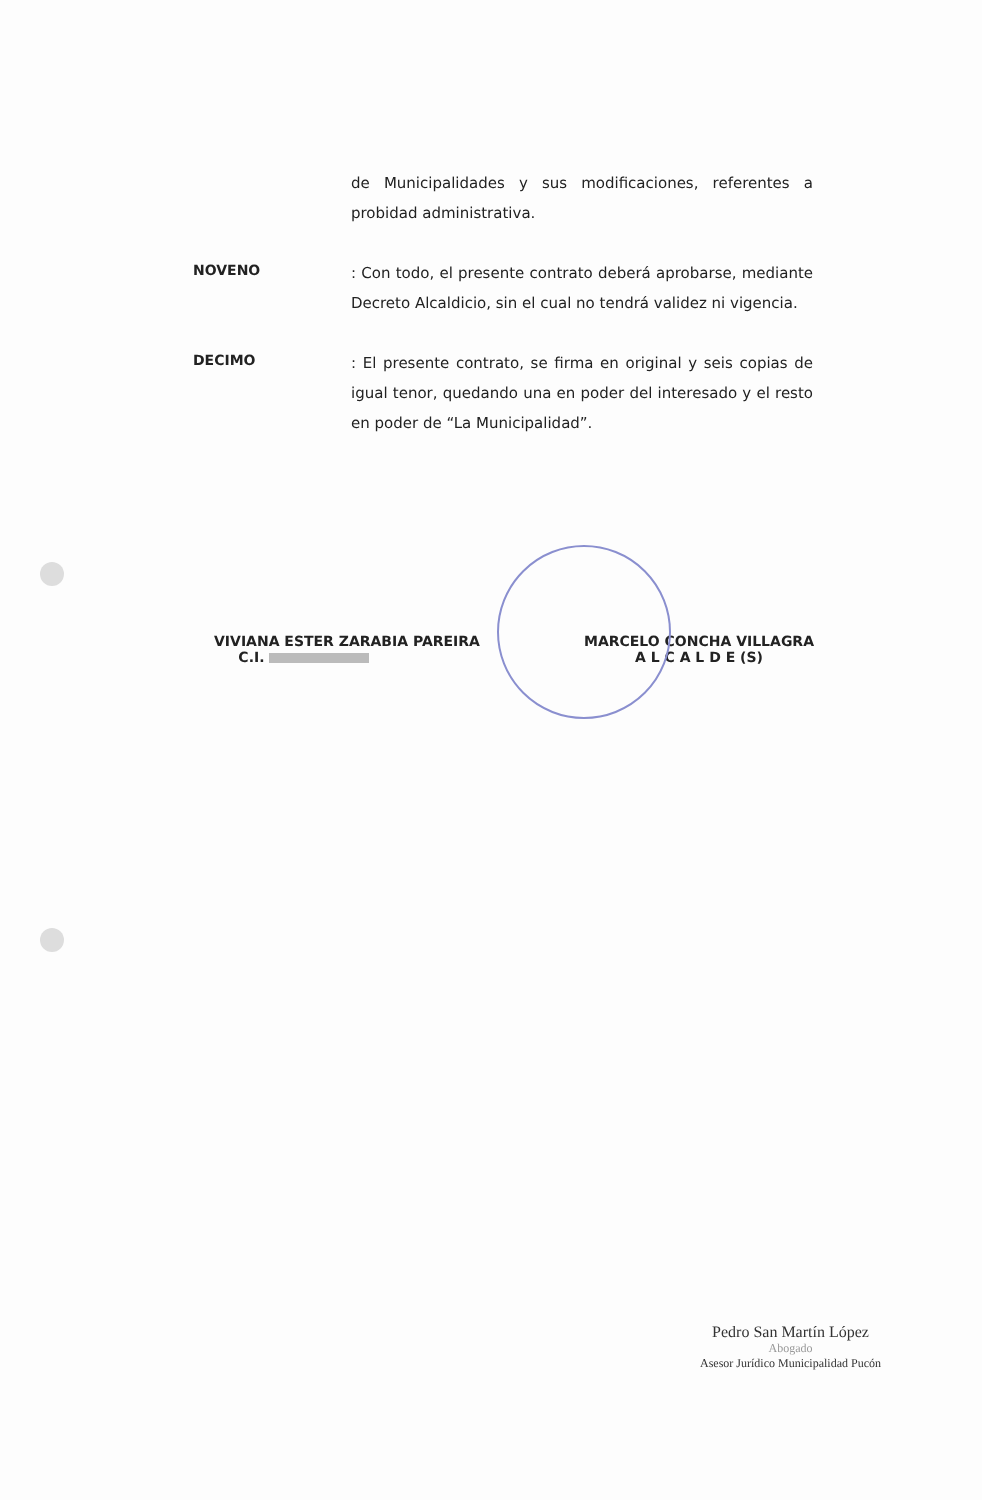de Municipalidades y sus modificaciones, referentes a probidad administrativa.
NOVENO
: Con todo, el presente contrato deberá aprobarse, mediante Decreto Alcaldicio, sin el cual no tendrá validez ni vigencia.
DECIMO
: El presente contrato, se firma en original y seis copias de igual tenor, quedando una en poder del interesado y el resto en poder de “La Municipalidad”.
VIVIANA ESTER ZARABIA PAREIRA
C.I.
MARCELO CONCHA VILLAGRA
A L C A L D E (S)
Pedro San Martín López
Abogado
Asesor Jurídico Municipalidad Pucón